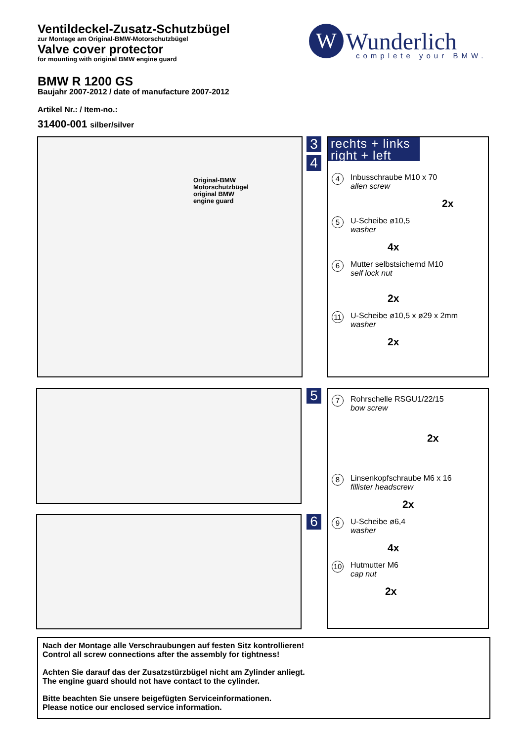Ventildeckel-Zusatz-Schutzbügel
zur Montage am Original-BMW-Motorschutzbügel
Valve cover protector
for mounting with original BMW engine guard
BMW R 1200 GS
Baujahr 2007-2012 / date of manufacture 2007-2012
Artikel Nr.: / Item-no.:
31400-001 silber/silver
W Wunderlich
complete your BMW.
Original-BMW
Motorschutzbügel
original BMW
engine guard
3
4
rechts + links
right + left
4 Inbusschraube M10 x 70
allen screw
2x
5 U-Scheibe ø10,5
washer
4x
6 Mutter selbstsichernd M10
self lock nut
2x
11 U-Scheibe ø10,5 x ø29 x 2mm
washer
2x
5
6
7 Rohrschelle RSGU1/22/15
bow screw
2x
8 Linsenkopfschraube M6 x 16
fillister headscrew
2x
9 U-Scheibe ø6,4
washer
4x
10 Hutmutter M6
cap nut
2x
Nach der Montage alle Verschraubungen auf festen Sitz kontrollieren!
Control all screw connections after the assembly for tightness!
Achten Sie darauf das der Zusatzstürzbügel nicht am Zylinder anliegt.
The engine guard should not have contact to the cylinder.
Bitte beachten Sie unsere beigefügten Serviceinformationen.
Please notice our enclosed service information.